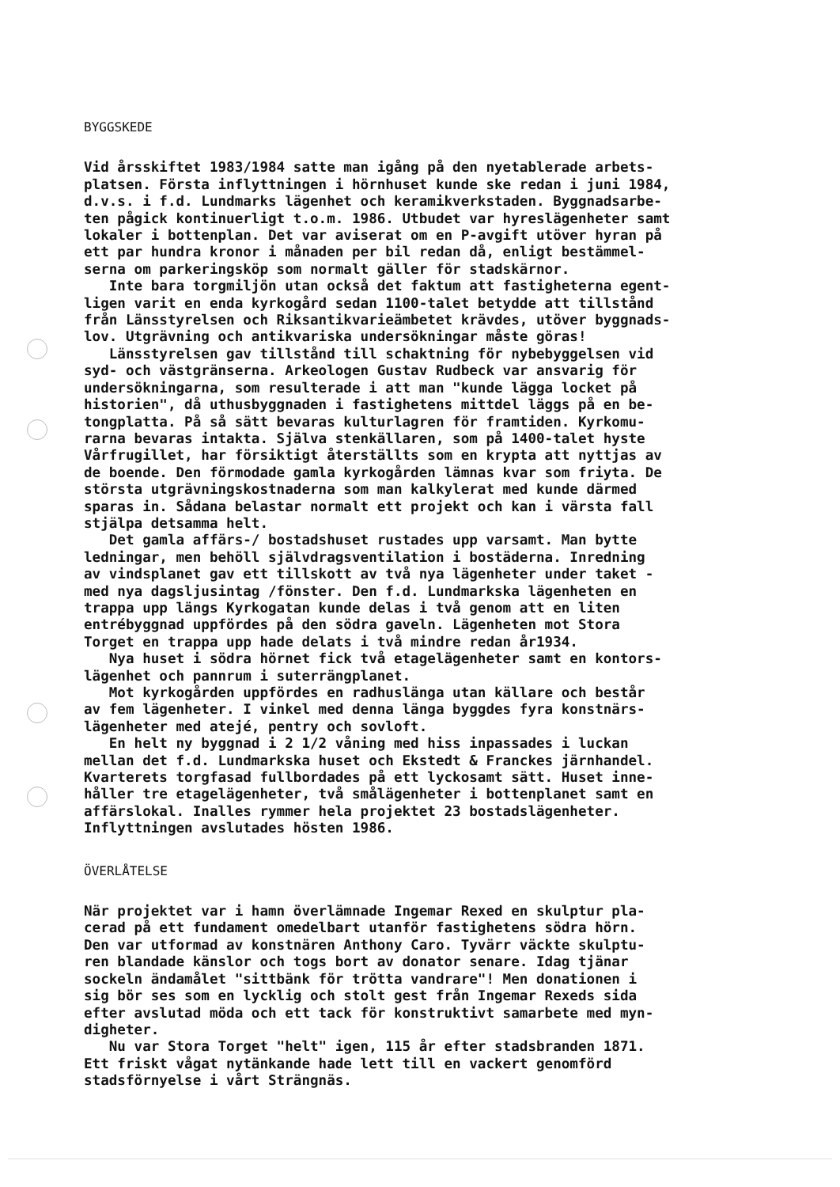BYGGSKEDE
Vid årsskiftet 1983/1984 satte man igång på den nyetablerade arbets- platsen. Första inflyttningen i hörnhuset kunde ske redan i juni 1984, d.v.s. i f.d. Lundmarks lägenhet och keramikverkstaden. Byggnadsarbe- ten pågick kontinuerligt t.o.m. 1986. Utbudet var hyreslägenheter samt lokaler i bottenplan. Det var aviserat om en P-avgift utöver hyran på ett par hundra kronor i månaden per bil redan då, enligt bestämmel- serna om parkeringsköp som normalt gäller för stadskärnor. Inte bara torgmiljön utan också det faktum att fastigheterna egent- ligen varit en enda kyrkogård sedan 1100-talet betydde att tillstånd från Länsstyrelsen och Riksantikvarieämbetet krävdes, utöver byggnads- lov. Utgrävning och antikvariska undersökningar måste göras! Länsstyrelsen gav tillstånd till schaktning för nybebyggelsen vid syd- och västgränserna. Arkeologen Gustav Rudbeck var ansvarig för undersökningarna, som resulterade i att man "kunde lägga locket på historien", då uthusbyggnaden i fastighetens mittdel läggs på en be- tongplatta. På så sätt bevaras kulturlagren för framtiden. Kyrkomu- rarna bevaras intakta. Själva stenkällaren, som på 1400-talet hyste Vårfrugillet, har försiktigt återställts som en krypta att nyttjas av de boende. Den förmodade gamla kyrkogården lämnas kvar som friyta. De största utgrävningskostnaderna som man kalkylerat med kunde därmed sparas in. Sådana belastar normalt ett projekt och kan i värsta fall stjälpa detsamma helt. Det gamla affärs-/ bostadshuset rustades upp varsamt. Man bytte ledningar, men behöll självdragsventilation i bostäderna. Inredning av vindsplanet gav ett tillskott av två nya lägenheter under taket - med nya dagsljusintag /fönster. Den f.d. Lundmarkska lägenheten en trappa upp längs Kyrkogatan kunde delas i två genom att en liten entrébyggnad uppfördes på den södra gaveln. Lägenheten mot Stora Torget en trappa upp hade delats i två mindre redan år1934. Nya huset i södra hörnet fick två etagelägenheter samt en kontors- lägenhet och pannrum i suterrängplanet. Mot kyrkogården uppfördes en radhuslänga utan källare och består av fem lägenheter. I vinkel med denna länga byggdes fyra konstnärs- lägenheter med atejé, pentry och sovloft. En helt ny byggnad i 2 1/2 våning med hiss inpassades i luckan mellan det f.d. Lundmarkska huset och Ekstedt & Franckes järnhandel. Kvarterets torgfasad fullbordades på ett lyckosamt sätt. Huset inne- håller tre etagelägenheter, två smålägenheter i bottenplanet samt en affärslokal. Inalles rymmer hela projektet 23 bostadslägenheter. Inflyttningen avslutades hösten 1986.
ÖVERLÅTELSE
När projektet var i hamn överlämnade Ingemar Rexed en skulptur pla- cerad på ett fundament omedelbart utanför fastighetens södra hörn. Den var utformad av konstnären Anthony Caro. Tyvärr väckte skulptu- ren blandade känslor och togs bort av donator senare. Idag tjänar sockeln ändamålet "sittbänk för trötta vandrare"! Men donationen i sig bör ses som en lycklig och stolt gest från Ingemar Rexeds sida efter avslutad möda och ett tack för konstruktivt samarbete med myn- digheter. Nu var Stora Torget "helt" igen, 115 år efter stadsbranden 1871. Ett friskt vågat nytänkande hade lett till en vackert genomförd stadsförnyelse i vårt Strängnäs.